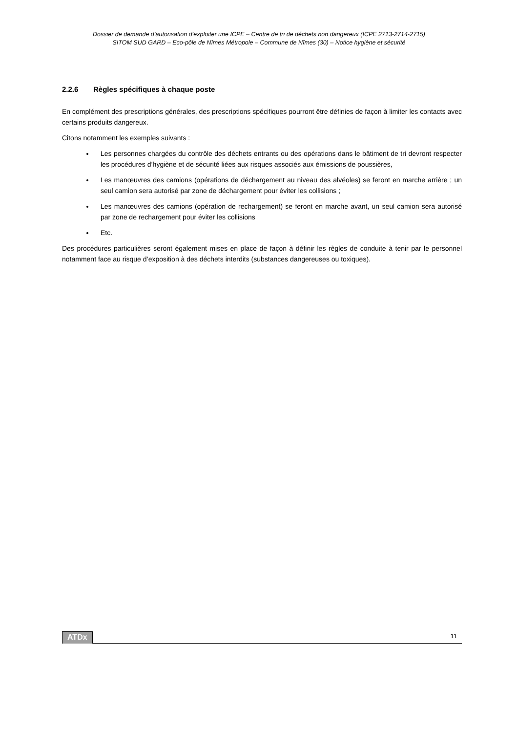Dossier de demande d’autorisation d’exploiter une ICPE – Centre de tri de déchets non dangereux (ICPE 2713-2714-2715)
SITOM SUD GARD – Eco-pôle de Nîmes Métropole – Commune de Nîmes (30) – Notice hygiène et sécurité
2.2.6 Règles spécifiques à chaque poste
En complément des prescriptions générales, des prescriptions spécifiques pourront être définies de façon à limiter les contacts avec certains produits dangereux.
Citons notamment les exemples suivants :
Les personnes chargées du contrôle des déchets entrants ou des opérations dans le bâtiment de tri devront respecter les procédures d’hygiène et de sécurité liées aux risques associés aux émissions de poussières,
Les manœuvres des camions (opérations de déchargement au niveau des alvéoles) se feront en marche arrière ; un seul camion sera autorisé par zone de déchargement pour éviter les collisions ;
Les manœuvres des camions (opération de rechargement) se feront en marche avant, un seul camion sera autorisé par zone de rechargement pour éviter les collisions
Etc.
Des procédures particulières seront également mises en place de façon à définir les règles de conduite à tenir par le personnel notamment face au risque d’exposition à des déchets interdits (substances dangereuses ou toxiques).
ATDx 11